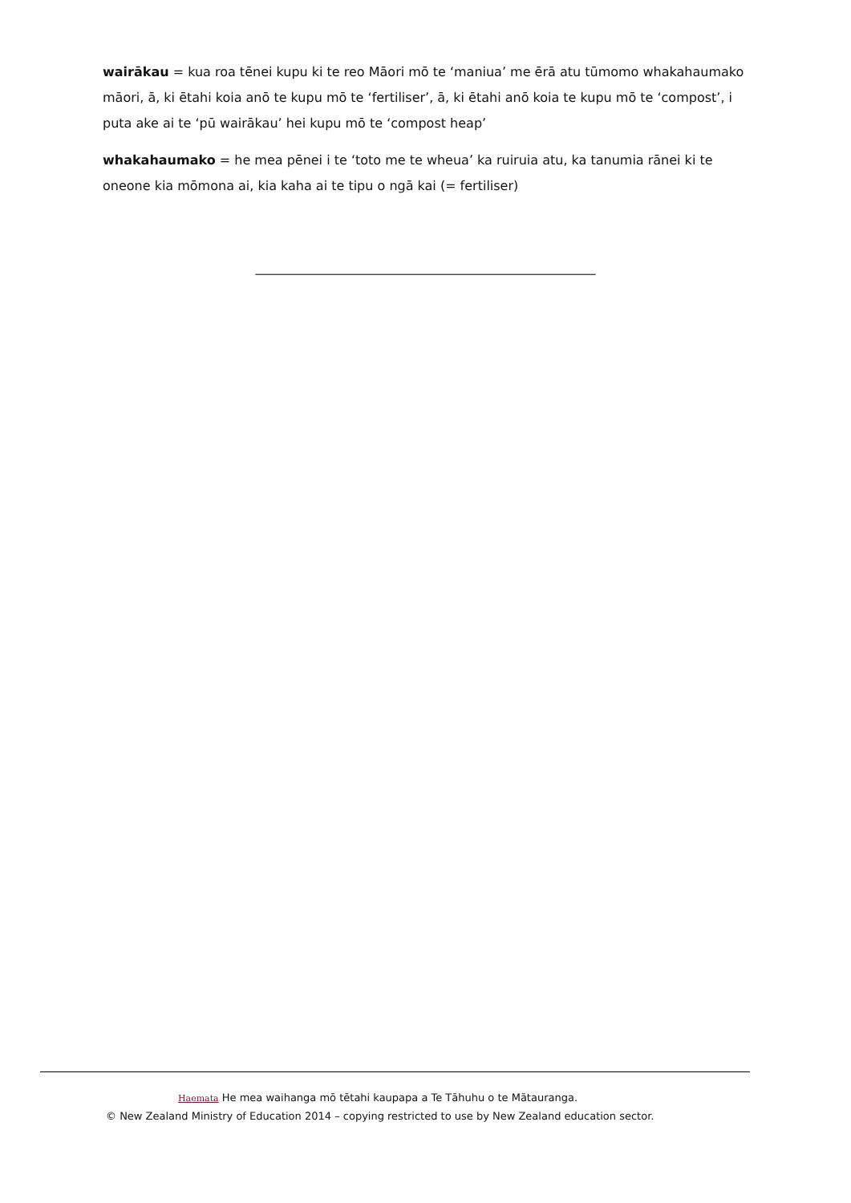wairākau = kua roa tēnei kupu ki te reo Māori mō te ‘maniua’ me ērā atu tūmomo whakahaumako māori, ā, ki ētahi koia anō te kupu mō te ‘fertiliser’, ā, ki ētahi anō koia te kupu mō te ‘compost’, i puta ake ai te ‘pū wairākau’ hei kupu mō te ‘compost heap’
whakahaumako = he mea pēnei i te ‘toto me te wheua’ ka ruiruia atu, ka tanumia rānei ki te oneone kia mōmona ai, kia kaha ai te tipu o ngā kai (= fertiliser)
_____________________________________________________
Haemata He mea waihanga mō tētahi kaupapa a Te Tāhuhu o te Mātauranga.
© New Zealand Ministry of Education 2014 – copying restricted to use by New Zealand education sector.